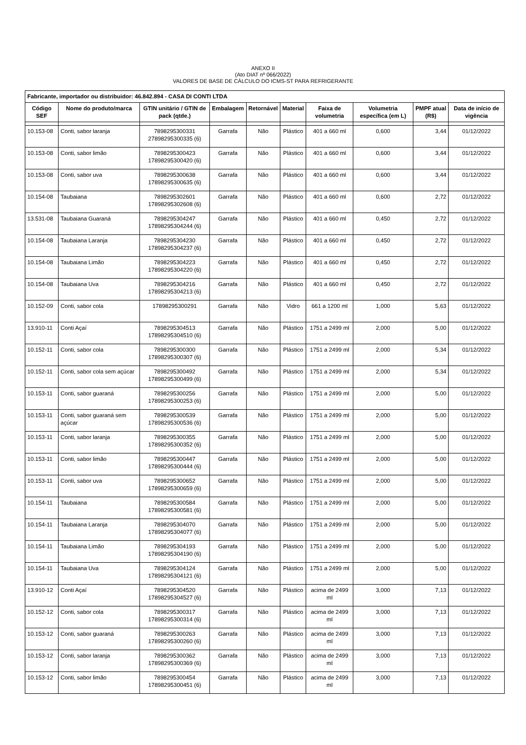ANEXO II
(Ato DIAT nº 066/2022)
VALORES DE BASE DE CÁLCULO DO ICMS-ST PARA REFRIGERANTE
| Fabricante, importador ou distribuidor: 46.842.894 - CASA DI CONTI LTDA | | | | | | | | | |
| --- | --- | --- | --- | --- | --- | --- | --- | --- | --- |
| Código SEF | Nome do produto/marca | GTIN unitário / GTIN de pack (qtde.) | Embalagem | Retornável | Material | Faixa de volumetria | Volumetria específica (em L) | PMPF atual (R$) | Data de início de vigência |
| 10.153-08 | Conti, sabor laranja | 7898295300331 27898295300335 (6) | Garrafa | Não | Plástico | 401 a 660 ml | 0,600 | 3,44 | 01/12/2022 |
| 10.153-08 | Conti, sabor limão | 7898295300423 17898295300420 (6) | Garrafa | Não | Plástico | 401 a 660 ml | 0,600 | 3,44 | 01/12/2022 |
| 10.153-08 | Conti, sabor uva | 7898295300638 17898295300635 (6) | Garrafa | Não | Plástico | 401 a 660 ml | 0,600 | 3,44 | 01/12/2022 |
| 10.154-08 | Taubaiana | 7898295302601 17898295302608 (6) | Garrafa | Não | Plástico | 401 a 660 ml | 0,600 | 2,72 | 01/12/2022 |
| 13.531-08 | Taubaiana Guaraná | 7898295304247 17898295304244 (6) | Garrafa | Não | Plástico | 401 a 660 ml | 0,450 | 2,72 | 01/12/2022 |
| 10.154-08 | Taubaiana Laranja | 7898295304230 17898295304237 (6) | Garrafa | Não | Plástico | 401 a 660 ml | 0,450 | 2,72 | 01/12/2022 |
| 10.154-08 | Taubaiana Limão | 7898295304223 17898295304220 (6) | Garrafa | Não | Plástico | 401 a 660 ml | 0,450 | 2,72 | 01/12/2022 |
| 10.154-08 | Taubaiana Uva | 7898295304216 17898295304213 (6) | Garrafa | Não | Plástico | 401 a 660 ml | 0,450 | 2,72 | 01/12/2022 |
| 10.152-09 | Conti, sabor cola | 17898295300291 | Garrafa | Não | Vidro | 661 a 1200 ml | 1,000 | 5,63 | 01/12/2022 |
| 13.910-11 | Conti Açaí | 7898295304513 17898295304510 (6) | Garrafa | Não | Plástico | 1751 a 2499 ml | 2,000 | 5,00 | 01/12/2022 |
| 10.152-11 | Conti, sabor cola | 7898295300300 17898295300307 (6) | Garrafa | Não | Plástico | 1751 a 2499 ml | 2,000 | 5,34 | 01/12/2022 |
| 10.152-11 | Conti, sabor cola sem açúcar | 7898295300492 17898295300499 (6) | Garrafa | Não | Plástico | 1751 a 2499 ml | 2,000 | 5,34 | 01/12/2022 |
| 10.153-11 | Conti, sabor guaraná | 7898295300256 17898295300253 (6) | Garrafa | Não | Plástico | 1751 a 2499 ml | 2,000 | 5,00 | 01/12/2022 |
| 10.153-11 | Conti, sabor guaraná sem açúcar | 7898295300539 17898295300536 (6) | Garrafa | Não | Plástico | 1751 a 2499 ml | 2,000 | 5,00 | 01/12/2022 |
| 10.153-11 | Conti, sabor laranja | 7898295300355 17898295300352 (6) | Garrafa | Não | Plástico | 1751 a 2499 ml | 2,000 | 5,00 | 01/12/2022 |
| 10.153-11 | Conti, sabor limão | 7898295300447 17898295300444 (6) | Garrafa | Não | Plástico | 1751 a 2499 ml | 2,000 | 5,00 | 01/12/2022 |
| 10.153-11 | Conti, sabor uva | 7898295300652 17898295300659 (6) | Garrafa | Não | Plástico | 1751 a 2499 ml | 2,000 | 5,00 | 01/12/2022 |
| 10.154-11 | Taubaiana | 7898295300584 17898295300581 (6) | Garrafa | Não | Plástico | 1751 a 2499 ml | 2,000 | 5,00 | 01/12/2022 |
| 10.154-11 | Taubaiana Laranja | 7898295304070 17898295304077 (6) | Garrafa | Não | Plástico | 1751 a 2499 ml | 2,000 | 5,00 | 01/12/2022 |
| 10.154-11 | Taubaiana Limão | 7898295304193 17898295304190 (6) | Garrafa | Não | Plástico | 1751 a 2499 ml | 2,000 | 5,00 | 01/12/2022 |
| 10.154-11 | Taubaiana Uva | 7898295304124 17898295304121 (6) | Garrafa | Não | Plástico | 1751 a 2499 ml | 2,000 | 5,00 | 01/12/2022 |
| 13.910-12 | Conti Açaí | 7898295304520 17898295304527 (6) | Garrafa | Não | Plástico | acima de 2499 ml | 3,000 | 7,13 | 01/12/2022 |
| 10.152-12 | Conti, sabor cola | 7898295300317 17898295300314 (6) | Garrafa | Não | Plástico | acima de 2499 ml | 3,000 | 7,13 | 01/12/2022 |
| 10.153-12 | Conti, sabor guaraná | 7898295300263 17898295300260 (6) | Garrafa | Não | Plástico | acima de 2499 ml | 3,000 | 7,13 | 01/12/2022 |
| 10.153-12 | Conti, sabor laranja | 7898295300362 17898295300369 (6) | Garrafa | Não | Plástico | acima de 2499 ml | 3,000 | 7,13 | 01/12/2022 |
| 10.153-12 | Conti, sabor limão | 7898295300454 17898295300451 (6) | Garrafa | Não | Plástico | acima de 2499 ml | 3,000 | 7,13 | 01/12/2022 |